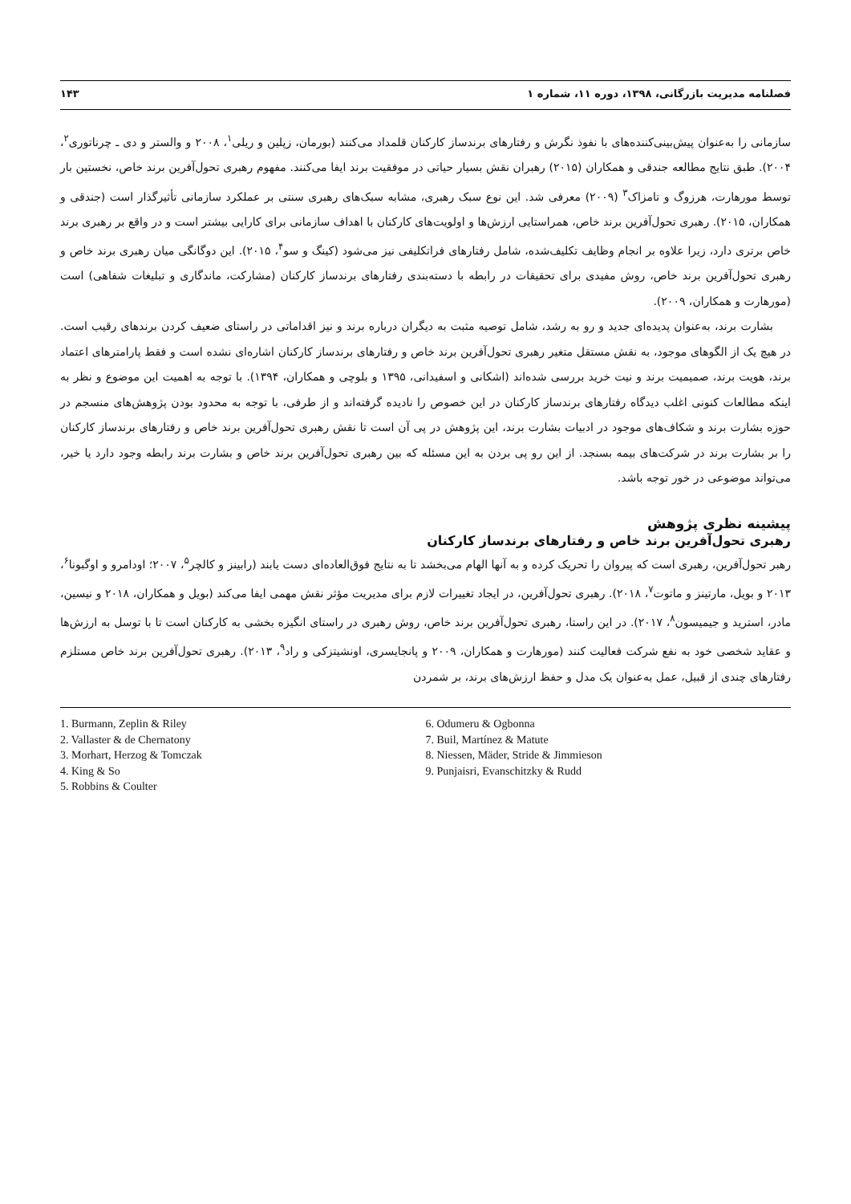فصلنامه مدیریت بازرگانی، ۱۳۹۸، دوره ۱۱، شماره ۱ ۱۴۳
سازمانی را به‌عنوان پیش‌بینی‌کننده‌های با نفوذ نگرش و رفتارهای برندساز کارکنان قلمداد می‌کنند (بورمان، زپلین و ریلی<sup>۱</sup>، ۲۰۰۸ و والستر و دی ـ چرناتوری<sup>۲</sup>، ۲۰۰۴). طبق نتایج مطالعه جندقی و همکاران (۲۰۱۵) رهبران نقش بسیار حیاتی در موفقیت برند ایفا می‌کنند. مفهوم رهبری تحول‌آفرین برند خاص، نخستین بار توسط مورهارت، هرزوگ و تامزاک<sup>۳</sup> (۲۰۰۹) معرفی شد. این نوع سبک رهبری، مشابه سبک‌های رهبری سنتی بر عملکرد سازمانی تأثیرگذار است (جندقی و همکاران، ۲۰۱۵). رهبری تحول‌آفرین برند خاص، همراستایی ارزش‌ها و اولویت‌های کارکنان با اهداف سازمانی برای کارایی بیشتر است و در واقع بر رهبری برند خاص برتری دارد، زیرا علاوه بر انجام وظایف تکلیف‌شده، شامل رفتارهای فراتکلیفی نیز می‌شود (کینگ و سو<sup>۴</sup>، ۲۰۱۵). این دوگانگی میان رهبری برند خاص و رهبری تحول‌آفرین برند خاص، روش مفیدی برای تحقیقات در رابطه با دسته‌بندی رفتارهای برندساز کارکنان (مشارکت، ماندگاری و تبلیغات شفاهی) است (مورهارت و همکاران، ۲۰۰۹).
بشارت برند، به‌عنوان پدیده‌ای جدید و رو به رشد، شامل توصیه مثبت به دیگران درباره برند و نیز اقداماتی در راستای ضعیف کردن برندهای رقیب است. در هیچ یک از الگوهای موجود، به نقش مستقل متغیر رهبری تحول‌آفرین برند خاص و رفتارهای برندساز کارکنان اشاره‌ای نشده است و فقط پارامترهای اعتماد برند، هویت برند، صمیمیت برند و نیت خرید بررسی شده‌اند (اشکانی و اسفیدانی، ۱۳۹۵ و بلوچی و همکاران، ۱۳۹۴). با توجه به اهمیت این موضوع و نظر به اینکه مطالعات کنونی اغلب دیدگاه رفتارهای برندساز کارکنان در این خصوص را نادیده گرفته‌اند و از طرفی، با توجه به محدود بودن پژوهش‌های منسجم در حوزه بشارت برند و شکاف‌های موجود در ادبیات بشارت برند، این پژوهش در پی آن است تا نقش رهبری تحول‌آفرین برند خاص و رفتارهای برندساز کارکنان را بر بشارت برند در شرکت‌های بیمه بسنجد. از این رو پی بردن به این مسئله که بین رهبری تحول‌آفرین برند خاص و بشارت برند رابطه وجود دارد یا خیر، می‌تواند موضوعی در خور توجه باشد.
پیشینه نظری پژوهش
رهبری تحول‌آفرین برند خاص و رفتارهای برندساز کارکنان
رهبر تحول‌آفرین، رهبری است که پیروان را تحریک کرده و به آنها الهام می‌بخشد تا به نتایج فوق‌العاده‌ای دست یابند (رابینز و کالچر<sup>۵</sup>، ۲۰۰۷؛ اودامرو و اوگبونا<sup>۶</sup>، ۲۰۱۳ و بویل، مارتینز و ماتوت<sup>۷</sup>، ۲۰۱۸). رهبری تحول‌آفرین، در ایجاد تغییرات لازم برای مدیریت مؤثر نقش مهمی ایفا می‌کند (بویل و همکاران، ۲۰۱۸ و نیسین، مادر، استرید و جیمیسون<sup>۸</sup>، ۲۰۱۷). در این راستا، رهبری تحول‌آفرین برند خاص، روش رهبری در راستای انگیزه بخشی به کارکنان است تا با توسل به ارزش‌ها و عقاید شخصی خود به نفع شرکت فعالیت کنند (مورهارت و همکاران، ۲۰۰۹ و پانجایسری، اونشیتزکی و راد<sup>۹</sup>، ۲۰۱۳). رهبری تحول‌آفرین برند خاص مستلزم رفتارهای چندی از قبیل، عمل به‌عنوان یک مدل و حفظ ارزش‌های برند، بر شمردن
1. Burmann, Zeplin & Riley
2. Vallaster & de Chernatony
3. Morhart, Herzog & Tomczak
4. King & So
5. Robbins & Coulter
6. Odumeru & Ogbonna
7. Buil, Martínez & Matute
8. Niessen, Mäder, Stride & Jimmieson
9. Punjaisri, Evanschitzky & Rudd